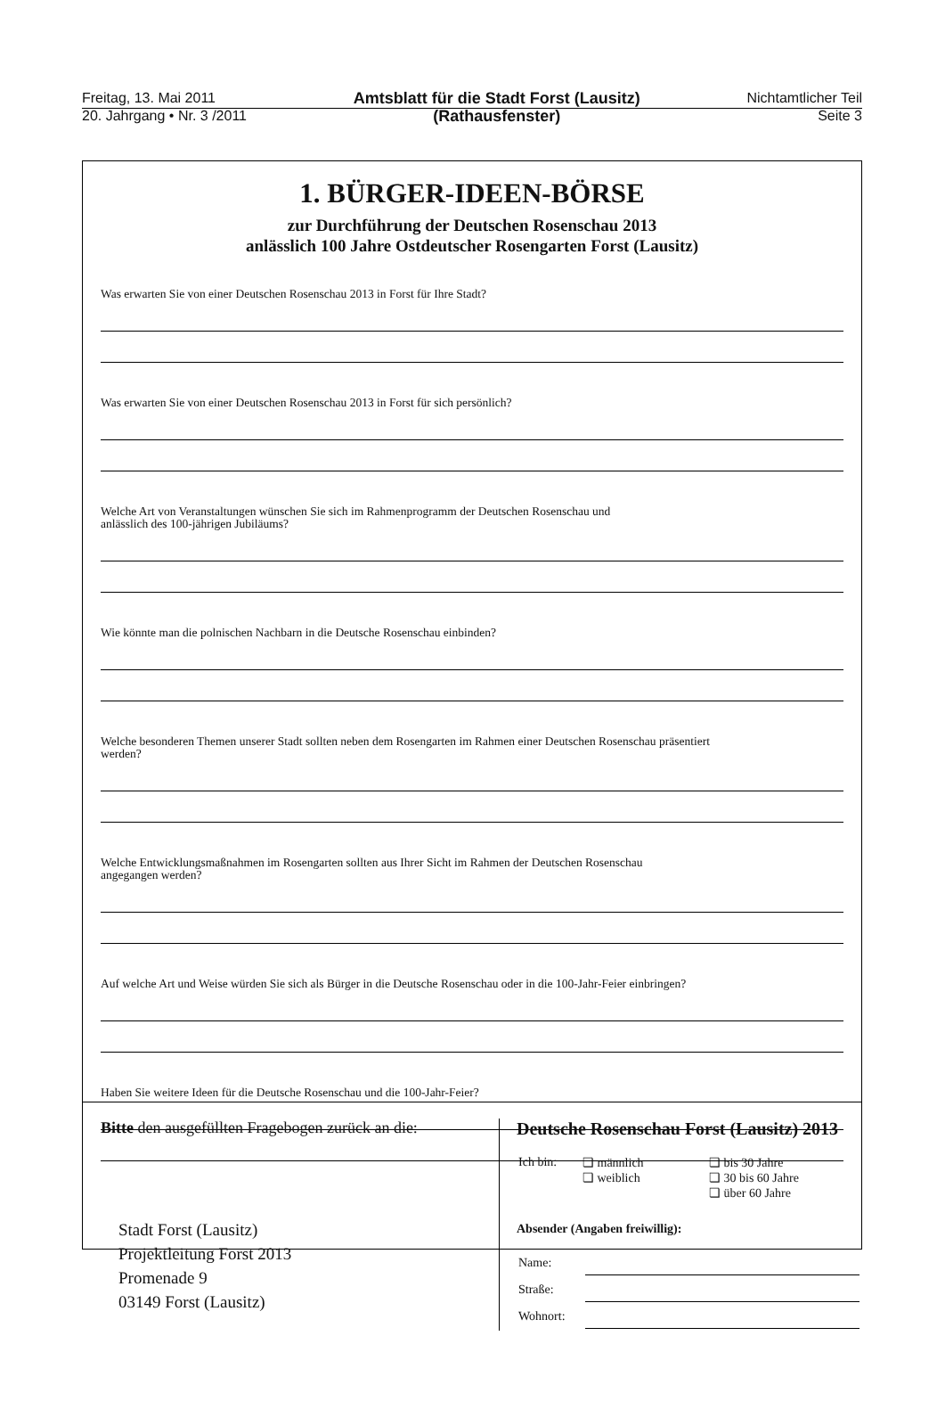Freitag, 13. Mai 2011
20. Jahrgang • Nr. 3 /2011
Amtsblatt für die Stadt Forst (Lausitz)
(Rathausfenster)
Nichtamtlicher Teil
Seite 3
1. BÜRGER-IDEEN-BÖRSE
zur Durchführung der Deutschen Rosenschau 2013
anlässlich 100 Jahre Ostdeutscher Rosengarten Forst (Lausitz)
Was erwarten Sie von einer Deutschen Rosenschau 2013 in Forst für Ihre Stadt?
Was erwarten Sie von einer Deutschen Rosenschau 2013 in Forst für sich persönlich?
Welche Art von Veranstaltungen wünschen Sie sich im Rahmenprogramm der Deutschen Rosenschau und
anlässlich des 100-jährigen Jubiläums?
Wie könnte man die polnischen Nachbarn in die Deutsche Rosenschau einbinden?
Welche besonderen Themen unserer Stadt sollten neben dem Rosengarten im Rahmen einer Deutschen Rosenschau präsentiert
werden?
Welche Entwicklungsmaßnahmen im Rosengarten sollten aus Ihrer Sicht im Rahmen der Deutschen Rosenschau
angegangen werden?
Auf welche Art und Weise würden Sie sich als Bürger in die Deutsche Rosenschau oder in die 100-Jahr-Feier einbringen?
Haben Sie weitere Ideen für die Deutsche Rosenschau und die 100-Jahr-Feier?
Bitte den ausgefüllten Fragebogen zurück an die:
Stadt Forst (Lausitz)
Projektleitung Forst 2013
Promenade 9
03149 Forst (Lausitz)
Deutsche Rosenschau Forst (Lausitz) 2013
| Ich bin: | ❏ männlich ❏ weiblich | ❏ bis 30 Jahre ❏ 30 bis 60 Jahre ❏ über 60 Jahre |
Absender (Angaben freiwillig):
| Name: | |
| Straße: | |
| Wohnort: | |